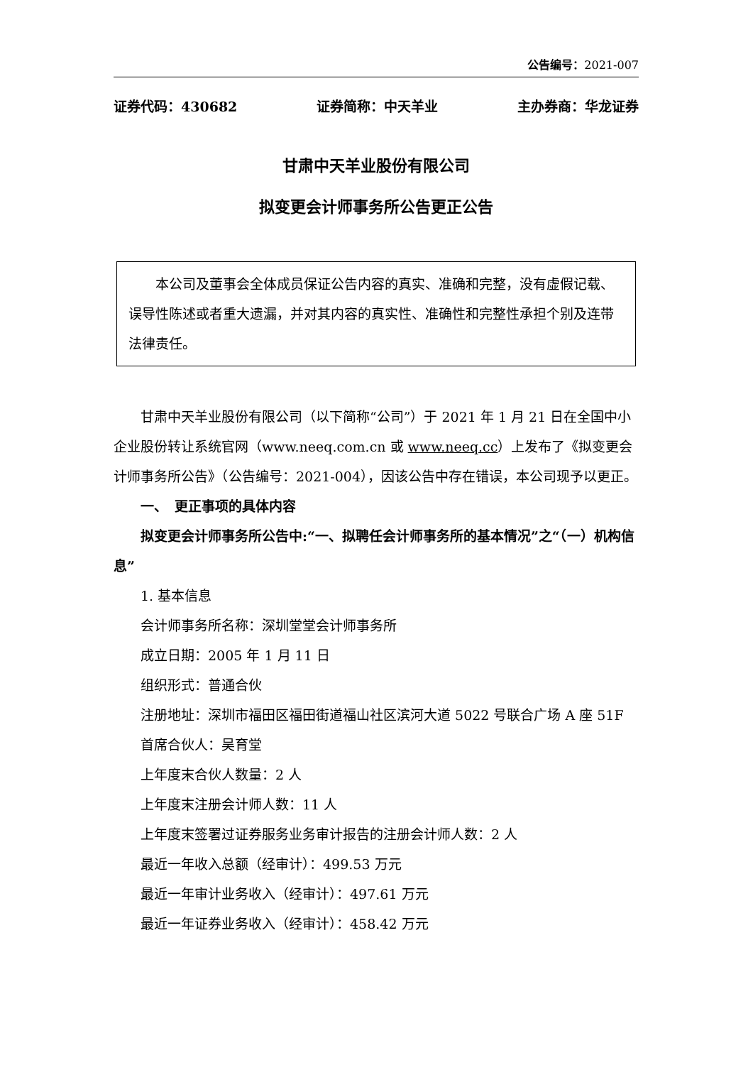公告编号：2021-007
证券代码：430682 证券简称：中天羊业 主办券商：华龙证券
甘肃中天羊业股份有限公司
拟变更会计师事务所公告更正公告
本公司及董事会全体成员保证公告内容的真实、准确和完整，没有虚假记载、误导性陈述或者重大遗漏，并对其内容的真实性、准确性和完整性承担个别及连带法律责任。
甘肃中天羊业股份有限公司（以下简称“公司”）于 2021 年 1 月 21 日在全国中小企业股份转让系统官网（www.neeq.com.cn 或 www.neeq.cc）上发布了《拟变更会计师事务所公告》（公告编号：2021-004），因该公告中存在错误，本公司现予以更正。
一、　更正事项的具体内容
拟变更会计师事务所公告中:“一、拟聘任会计师事务所的基本情况”之“（一）机构信息”
1. 基本信息
会计师事务所名称：深圳堂堂会计师事务所
成立日期：2005 年 1 月 11 日
组织形式：普通合伙
注册地址：深圳市福田区福田街道福山社区滨河大道 5022 号联合广场 A 座 51F
首席合伙人：吴育堂
上年度末合伙人数量：2 人
上年度末注册会计师人数：11 人
上年度末签署过证券服务业务审计报告的注册会计师人数：2 人
最近一年收入总额（经审计）：499.53 万元
最近一年审计业务收入（经审计）：497.61 万元
最近一年证券业务收入（经审计）：458.42 万元